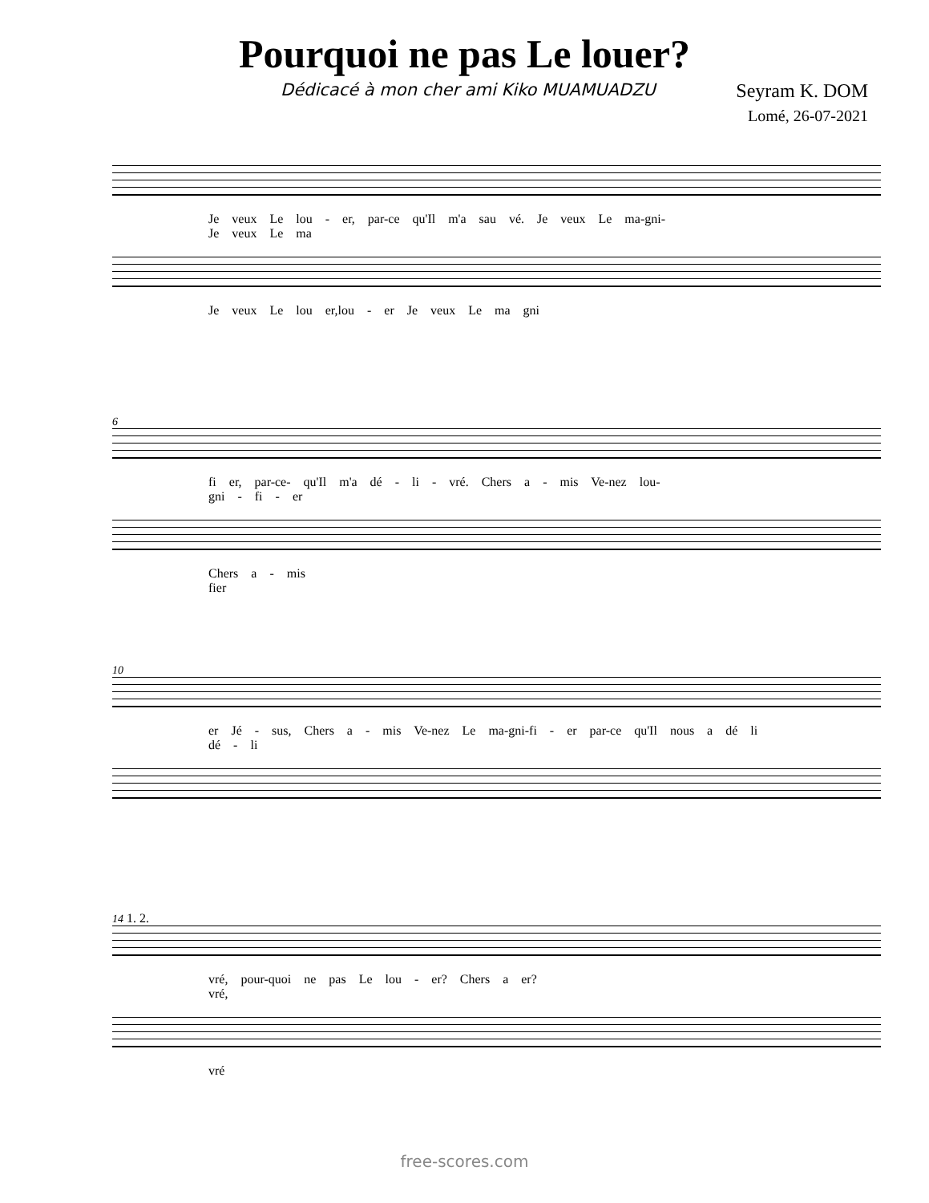Pourquoi ne pas Le louer?
Dédicacé à mon cher ami Kiko MUAMUADZU Seyram K. DOM
Lomé, 26-07-2021
Je veux Le lou - er, par-ce qu'Il m'a sau vé. Je veux Le ma-gni-
Je veux Le ma
Je veux Le lou er,lou - er Je veux Le ma gni
6
fi er, par-ce- qu'Il m'a dé - li - vré. Chers a - mis Ve-nez lou-
gni - fi - er
Chers a - mis
fier
10
er Jé - sus, Chers a - mis Ve-nez Le ma-gni-fi - er par-ce qu'Il nous a dé li
dé - li
14 1. 2.
vré, pour-quoi ne pas Le lou - er? Chers a er?
vré,
vré
free-scores.com